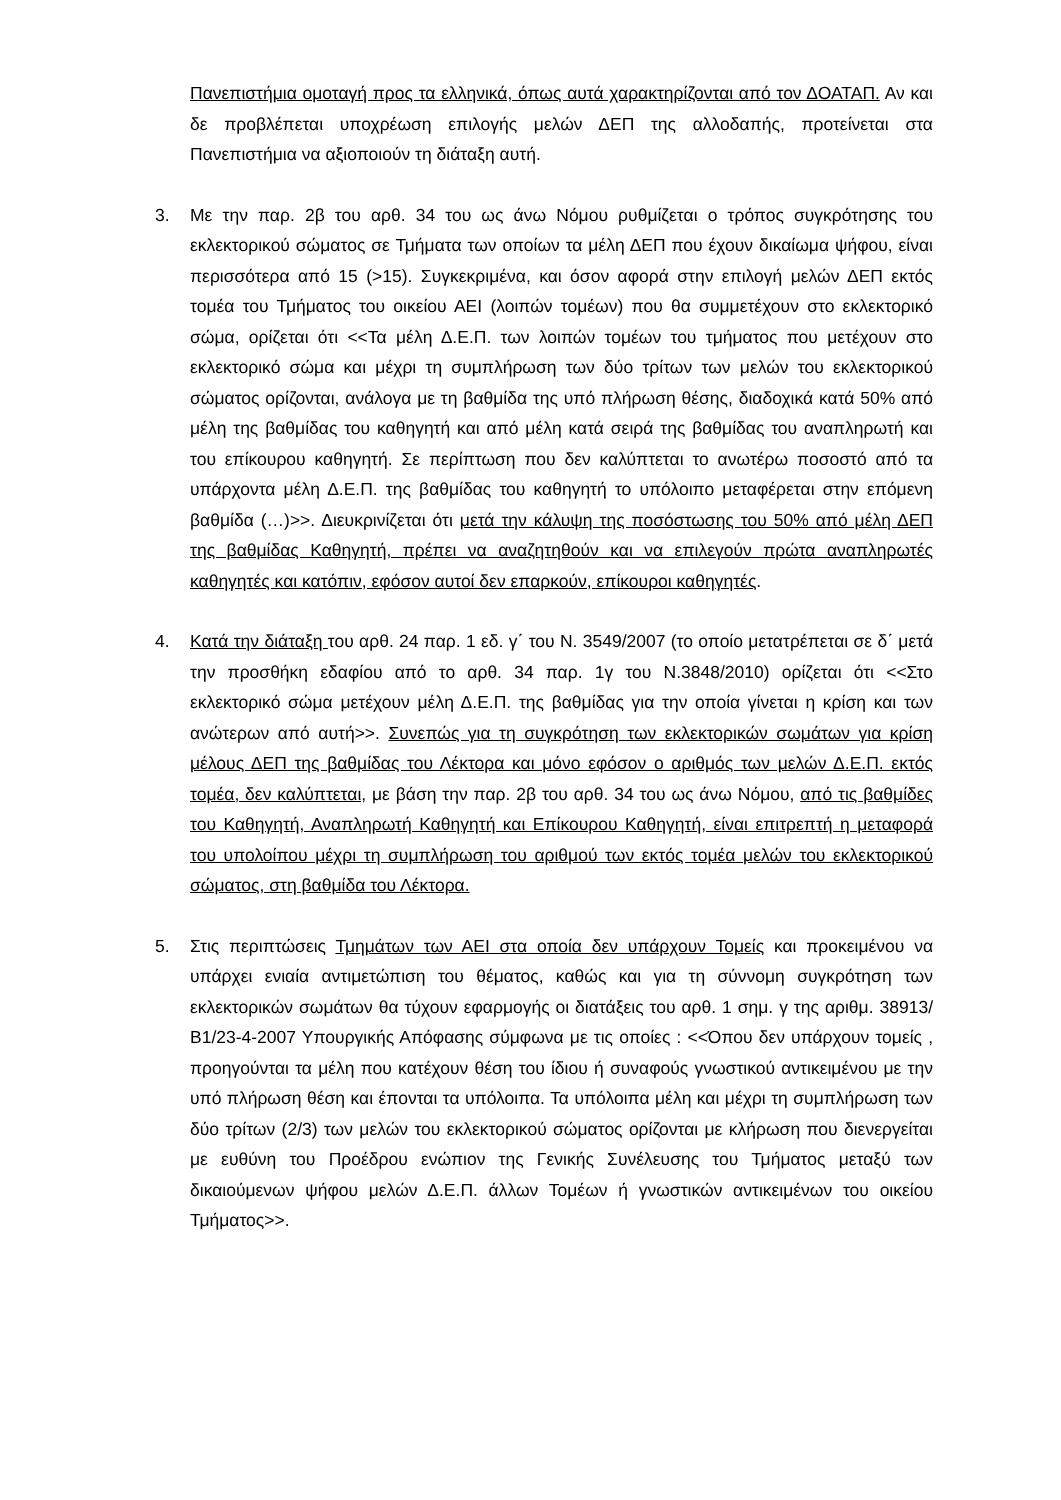Πανεπιστήμια ομοταγή προς τα ελληνικά, όπως αυτά χαρακτηρίζονται από τον ΔΟΑΤΑΠ. Αν και δε προβλέπεται υποχρέωση επιλογής μελών ΔΕΠ της αλλοδαπής, προτείνεται στα Πανεπιστήμια να αξιοποιούν τη διάταξη αυτή.
3. Με την παρ. 2β του αρθ. 34 του ως άνω Νόμου ρυθμίζεται ο τρόπος συγκρότησης του εκλεκτορικού σώματος σε Τμήματα των οποίων τα μέλη ΔΕΠ που έχουν δικαίωμα ψήφου, είναι περισσότερα από 15 (>15). Συγκεκριμένα, και όσον αφορά στην επιλογή μελών ΔΕΠ εκτός τομέα του Τμήματος του οικείου ΑΕΙ (λοιπών τομέων) που θα συμμετέχουν στο εκλεκτορικό σώμα, ορίζεται ότι <<Τα μέλη Δ.Ε.Π. των λοιπών τομέων του τμήματος που μετέχουν στο εκλεκτορικό σώμα και μέχρι τη συμπλήρωση των δύο τρίτων των μελών του εκλεκτορικού σώματος ορίζονται, ανάλογα με τη βαθμίδα της υπό πλήρωση θέσης, διαδοχικά κατά 50% από μέλη της βαθμίδας του καθηγητή και από μέλη κατά σειρά της βαθμίδας του αναπληρωτή και του επίκουρου καθηγητή. Σε περίπτωση που δεν καλύπτεται το ανωτέρω ποσοστό από τα υπάρχοντα μέλη Δ.Ε.Π. της βαθμίδας του καθηγητή το υπόλοιπο μεταφέρεται στην επόμενη βαθμίδα (…)>>. Διευκρινίζεται ότι μετά την κάλυψη της ποσόστωσης του 50% από μέλη ΔΕΠ της βαθμίδας Καθηγητή, πρέπει να αναζητηθούν και να επιλεγούν πρώτα αναπληρωτές καθηγητές και κατόπιν, εφόσον αυτοί δεν επαρκούν, επίκουροι καθηγητές.
4. Κατά την διάταξη του αρθ. 24 παρ. 1 εδ. γ΄ του Ν. 3549/2007 (το οποίο μετατρέπεται σε δ΄ μετά την προσθήκη εδαφίου από το αρθ. 34 παρ. 1γ του Ν.3848/2010) ορίζεται ότι <<Στο εκλεκτορικό σώμα μετέχουν μέλη Δ.Ε.Π. της βαθμίδας για την οποία γίνεται η κρίση και των ανώτερων από αυτή>>. Συνεπώς για τη συγκρότηση των εκλεκτορικών σωμάτων για κρίση μέλους ΔΕΠ της βαθμίδας του Λέκτορα και μόνο εφόσον ο αριθμός των μελών Δ.Ε.Π. εκτός τομέα, δεν καλύπτεται, με βάση την παρ. 2β του αρθ. 34 του ως άνω Νόμου, από τις βαθμίδες του Καθηγητή, Αναπληρωτή Καθηγητή και Επίκουρου Καθηγητή, είναι επιτρεπτή η μεταφορά του υπολοίπου μέχρι τη συμπλήρωση του αριθμού των εκτός τομέα μελών του εκλεκτορικού σώματος, στη βαθμίδα του Λέκτορα.
5. Στις περιπτώσεις Τμημάτων των ΑΕΙ στα οποία δεν υπάρχουν Τομείς και προκειμένου να υπάρχει ενιαία αντιμετώπιση του θέματος, καθώς και για τη σύννομη συγκρότηση των εκλεκτορικών σωμάτων θα τύχουν εφαρμογής οι διατάξεις του αρθ. 1 σημ. γ της αριθμ. 38913/Β1/23-4-2007 Υπουργικής Απόφασης σύμφωνα με τις οποίες : <<Όπου δεν υπάρχουν τομείς , προηγούνται τα μέλη που κατέχουν θέση του ίδιου ή συναφούς γνωστικού αντικειμένου με την υπό πλήρωση θέση και έπονται τα υπόλοιπα. Τα υπόλοιπα μέλη και μέχρι τη συμπλήρωση των δύο τρίτων (2/3) των μελών του εκλεκτορικού σώματος ορίζονται με κλήρωση που διενεργείται με ευθύνη του Προέδρου ενώπιον της Γενικής Συνέλευσης του Τμήματος μεταξύ των δικαιούμενων ψήφου μελών Δ.Ε.Π. άλλων Τομέων ή γνωστικών αντικειμένων του οικείου Τμήματος>>.